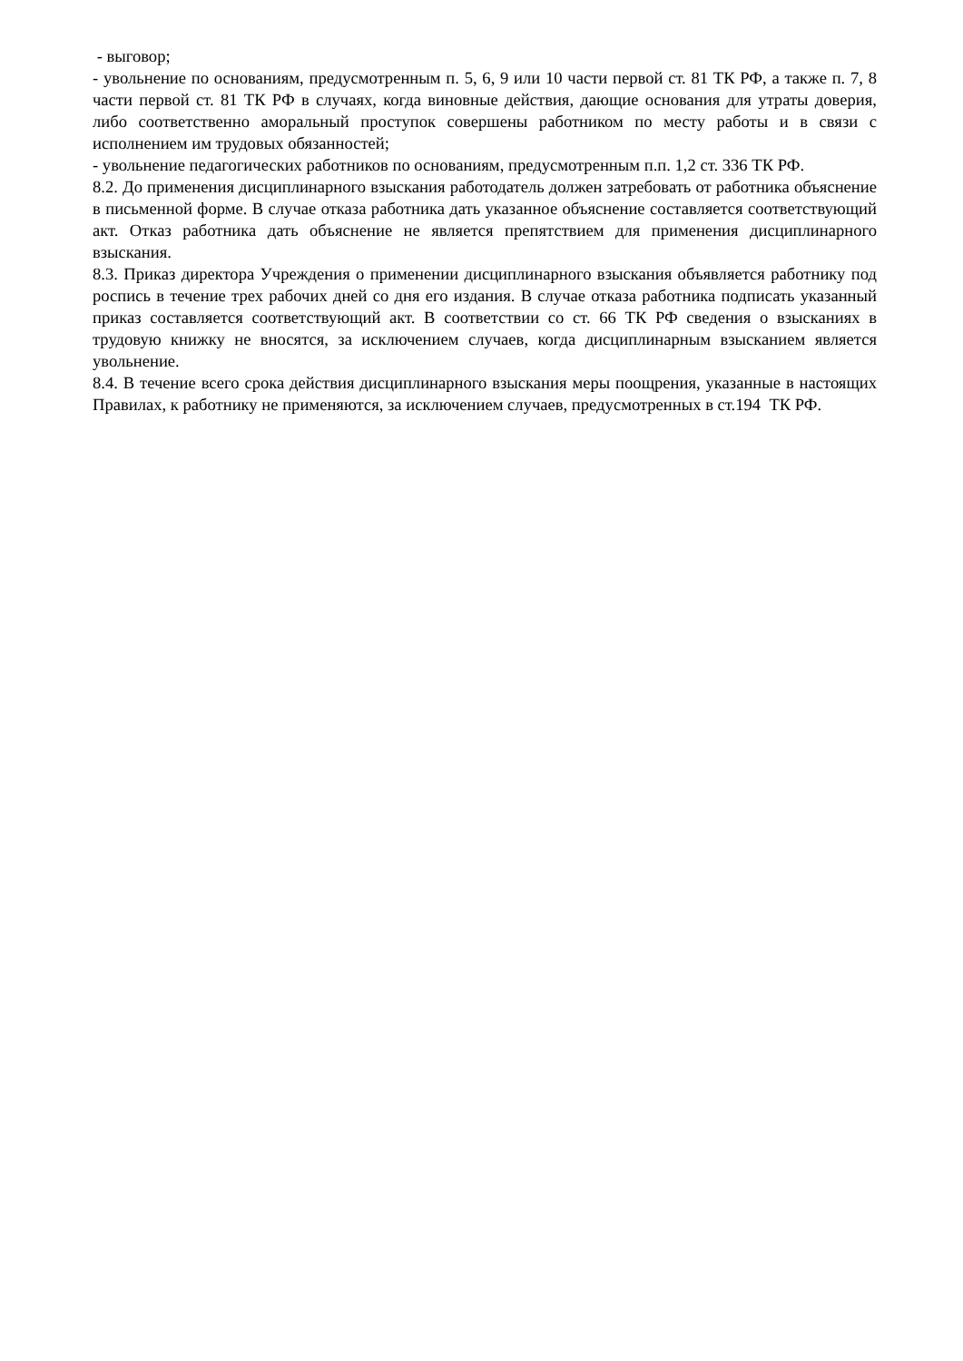- выговор;
- увольнение по основаниям, предусмотренным п. 5, 6, 9 или 10 части первой ст. 81 ТК РФ, а также п. 7, 8 части первой ст. 81 ТК РФ в случаях, когда виновные действия, дающие основания для утраты доверия, либо соответственно аморальный проступок совершены работником по месту работы и в связи с исполнением им трудовых обязанностей;
- увольнение педагогических работников по основаниям, предусмотренным п.п. 1,2 ст. 336 ТК РФ.
8.2. До применения дисциплинарного взыскания работодатель должен затребовать от работника объяснение в письменной форме. В случае отказа работника дать указанное объяснение составляется соответствующий акт. Отказ работника дать объяснение не является препятствием для применения дисциплинарного взыскания.
8.3. Приказ директора Учреждения о применении дисциплинарного взыскания объявляется работнику под роспись в течение трех рабочих дней со дня его издания. В случае отказа работника подписать указанный приказ составляется соответствующий акт. В соответствии со ст. 66 ТК РФ сведения о взысканиях в трудовую книжку не вносятся, за исключением случаев, когда дисциплинарным взысканием является увольнение.
8.4. В течение всего срока действия дисциплинарного взыскания меры поощрения, указанные в настоящих Правилах, к работнику не применяются, за исключением случаев, предусмотренных в ст.194 ТК РФ.